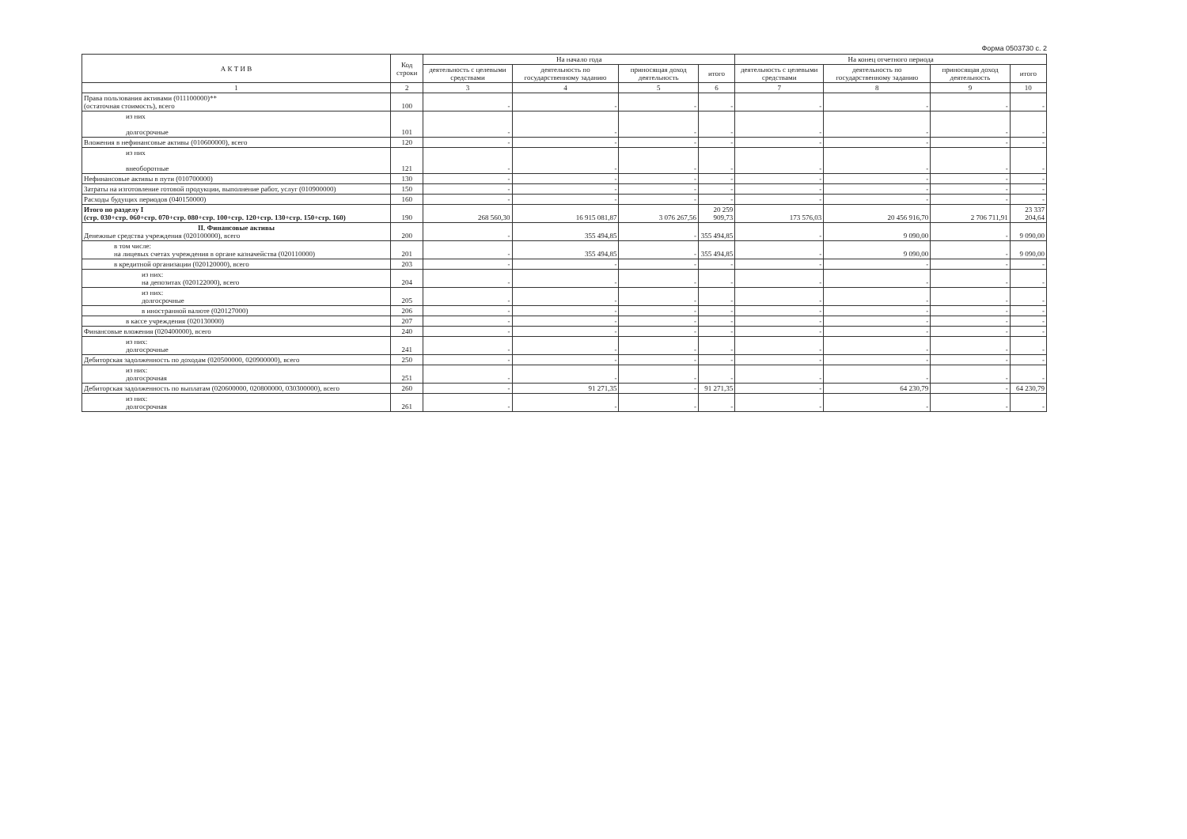Форма 0503730 с. 2
| А К Т И В | Код строки | На начало года | | | | На конец отчетного периода | | | |
| --- | --- | --- | --- | --- | --- | --- | --- | --- | --- |
| | | деятельность с целевыми средствами | деятельность по государственному заданию | приносящая доход деятельность | итого | деятельность с целевыми средствами | деятельность по государственному заданию | приносящая доход деятельность | итого |
| 1 | 2 | 3 | 4 | 5 | 6 | 7 | 8 | 9 | 10 |
| Права пользования активами (011100000)** (остаточная стоимость), всего | 100 | - | - | - | - | - | - | - | - |
| из них долгосрочные | 101 | - | - | - | - | - | - | - | - |
| Вложения в нефинансовые активы (010600000), всего | 120 | - | - | - | - | - | - | - | - |
| из них внеоборотные | 121 | - | - | - | - | - | - | - | - |
| Нефинансовые активы в пути (010700000) | 130 | - | - | - | - | - | - | - | - |
| Затраты на изготовление готовой продукции, выполнение работ, услуг (010900000) | 150 | - | - | - | - | - | - | - | - |
| Расходы будущих периодов (040150000) | 160 | - | - | - | - | - | - | - | - |
| Итого по разделу I (стр. 030+стр. 060+стр. 070+стр. 080+стр. 100+стр. 120+стр. 130+стр. 150+стр. 160) | 190 | 268 560,30 | 16 915 081,87 | 3 076 267,56 | 20 259 909,73 | 173 576,03 | 20 456 916,70 | 2 706 711,91 | 23 337 204,64 |
| II. Финансовые активы Денежные средства учреждения (020100000), всего | 200 | - | 355 494,85 | - | 355 494,85 | - | 9 090,00 | - | 9 090,00 |
| в том числе: на лицевых счетах учреждения в органе казначейства (020110000) | 201 | - | 355 494,85 | - | 355 494,85 | - | 9 090,00 | - | 9 090,00 |
| в кредитной организации (020120000), всего | 203 | - | - | - | - | - | - | - | - |
| из них: на депозитах (020122000), всего | 204 | - | - | - | - | - | - | - | - |
| из них: долгосрочные | 205 | - | - | - | - | - | - | - | - |
| в иностранной валюте (020127000) | 206 | - | - | - | - | - | - | - | - |
| в кассе учреждения (020130000) | 207 | - | - | - | - | - | - | - | - |
| Финансовые вложения (020400000), всего | 240 | - | - | - | - | - | - | - | - |
| из них: долгосрочные | 241 | - | - | - | - | - | - | - | - |
| Дебиторская задолженность по доходам (020500000, 020900000), всего | 250 | - | - | - | - | - | - | - | - |
| из них: долгосрочная | 251 | - | - | - | - | - | - | - | - |
| Дебиторская задолженность по выплатам (020600000, 020800000, 030300000), всего | 260 | - | 91 271,35 | - | 91 271,35 | - | 64 230,79 | - | 64 230,79 |
| из них: долгосрочная | 261 | - | - | - | - | - | - | - | - |